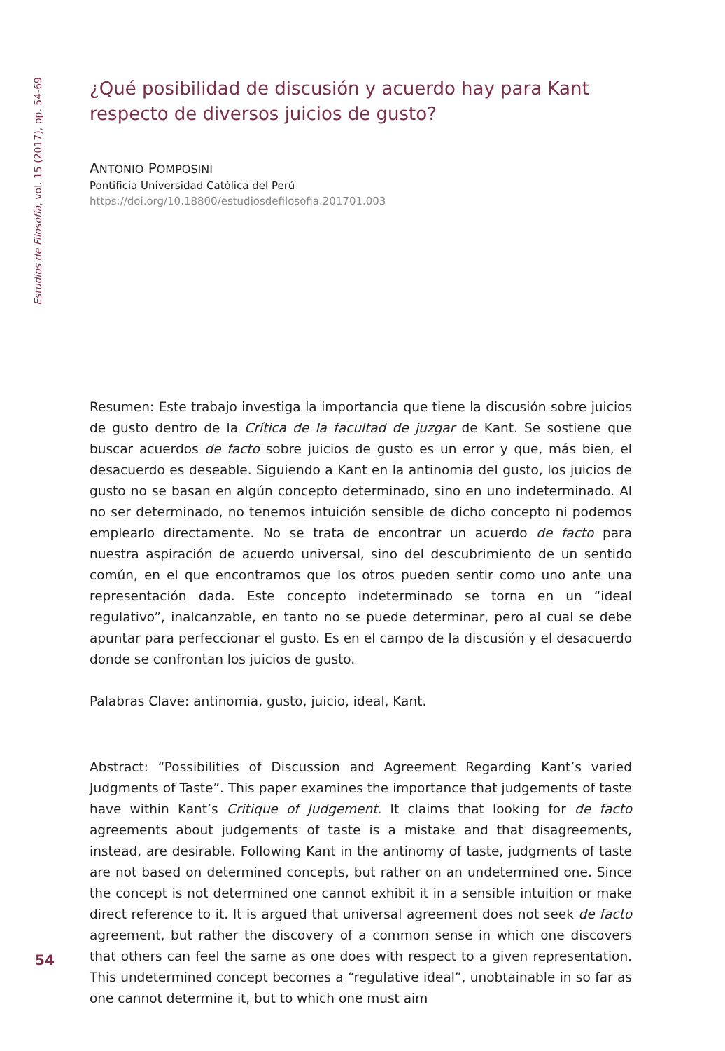Estudios de Filosofía, vol. 15 (2017), pp. 54-69
¿Qué posibilidad de discusión y acuerdo hay para Kant respecto de diversos juicios de gusto?
ANTONIO POMPOSINI
Pontificia Universidad Católica del Perú
https://doi.org/10.18800/estudiosdefilosofia.201701.003
Resumen: Este trabajo investiga la importancia que tiene la discusión sobre juicios de gusto dentro de la Crítica de la facultad de juzgar de Kant. Se sostiene que buscar acuerdos de facto sobre juicios de gusto es un error y que, más bien, el desacuerdo es deseable. Siguiendo a Kant en la antinomia del gusto, los juicios de gusto no se basan en algún concepto determinado, sino en uno indeterminado. Al no ser determinado, no tenemos intuición sensible de dicho concepto ni podemos emplearlo directamente. No se trata de encontrar un acuerdo de facto para nuestra aspiración de acuerdo universal, sino del descubrimiento de un sentido común, en el que encontramos que los otros pueden sentir como uno ante una representación dada. Este concepto indeterminado se torna en un “ideal regulativo”, inalcanzable, en tanto no se puede determinar, pero al cual se debe apuntar para perfeccionar el gusto. Es en el campo de la discusión y el desacuerdo donde se confrontan los juicios de gusto.
Palabras Clave: antinomia, gusto, juicio, ideal, Kant.
Abstract: “Possibilities of Discussion and Agreement Regarding Kant’s varied Judgments of Taste”. This paper examines the importance that judgements of taste have within Kant’s Critique of Judgement. It claims that looking for de facto agreements about judgements of taste is a mistake and that disagreements, instead, are desirable. Following Kant in the antinomy of taste, judgments of taste are not based on determined concepts, but rather on an undetermined one. Since the concept is not determined one cannot exhibit it in a sensible intuition or make direct reference to it. It is argued that universal agreement does not seek de facto agreement, but rather the discovery of a common sense in which one discovers that others can feel the same as one does with respect to a given representation. This undetermined concept becomes a “regulative ideal”, unobtainable in so far as one cannot determine it, but to which one must aim
54